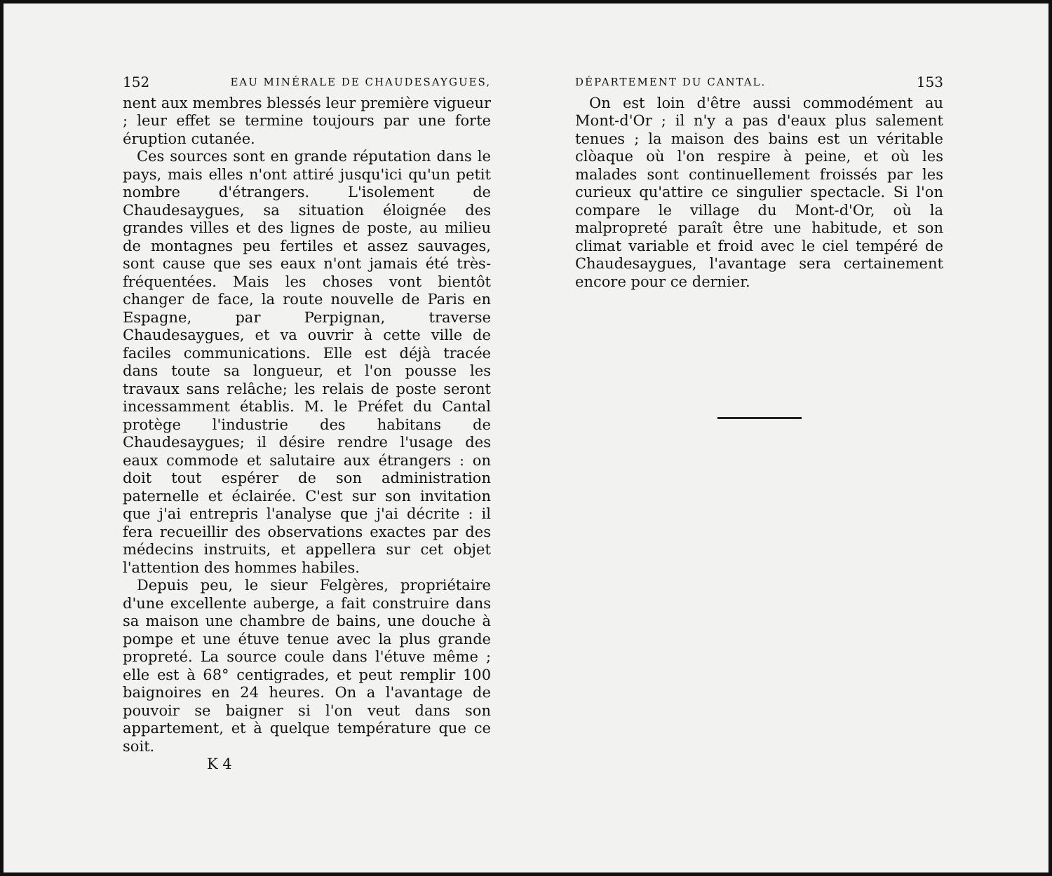152 EAU MINÉRALE DE CHAUDESAYGUES,
nent aux membres blessés leur première vigueur ; leur effet se termine toujours par une forte éruption cutanée.
Ces sources sont en grande réputation dans le pays, mais elles n'ont attiré jusqu'ici qu'un petit nombre d'étrangers. L'isolement de Chaudesaygues, sa situation éloignée des grandes villes et des lignes de poste, au milieu de montagnes peu fertiles et assez sauvages, sont cause que ses eaux n'ont jamais été très-fréquentées. Mais les choses vont bientôt changer de face, la route nouvelle de Paris en Espagne, par Perpignan, traverse Chaudesaygues, et va ouvrir à cette ville de faciles communications. Elle est déjà tracée dans toute sa longueur, et l'on pousse les travaux sans relâche; les relais de poste seront incessamment établis. M. le Préfet du Cantal protège l'industrie des habitans de Chaudesaygues; il désire rendre l'usage des eaux commode et salutaire aux étrangers : on doit tout espérer de son administration paternelle et éclairée. C'est sur son invitation que j'ai entrepris l'analyse que j'ai décrite : il fera recueillir des observations exactes par des médecins instruits, et appellera sur cet objet l'attention des hommes habiles.
Depuis peu, le sieur Felgères, propriétaire d'une excellente auberge, a fait construire dans sa maison une chambre de bains, une douche à pompe et une étuve tenue avec la plus grande propreté. La source coule dans l'étuve même ; elle est à 68° centigrades, et peut remplir 100 baignoires en 24 heures. On a l'avantage de pouvoir se baigner si l'on veut dans son appartement, et à quelque température que ce soit.
K 4
DÉPARTEMENT DU CANTAL. 153
On est loin d'être aussi commodément au Mont-d'Or ; il n'y a pas d'eaux plus salement tenues ; la maison des bains est un véritable clòaque où l'on respire à peine, et où les malades sont continuellement froissés par les curieux qu'attire ce singulier spectacle. Si l'on compare le village du Mont-d'Or, où la malpropreté paraît être une habitude, et son climat variable et froid avec le ciel tempéré de Chaudesaygues, l'avantage sera certainement encore pour ce dernier.